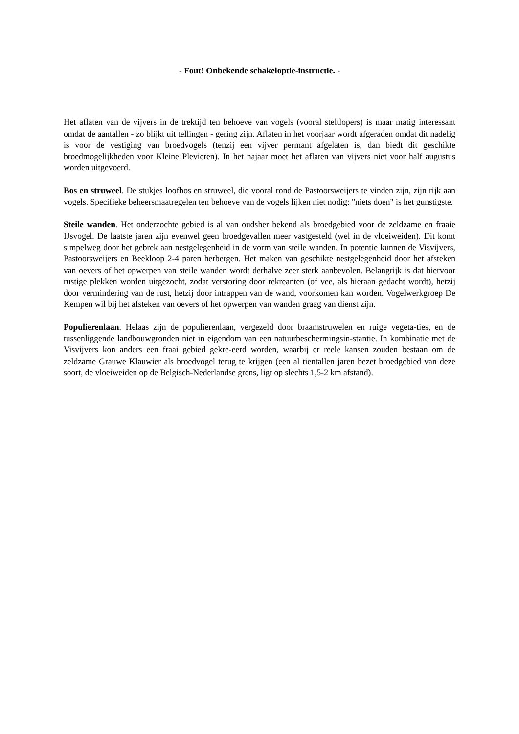- Fout! Onbekende schakeloptie-instructie. -
Het aflaten van de vijvers in de trektijd ten behoeve van vogels (vooral steltlopers) is maar matig interessant omdat de aantallen - zo blijkt uit tellingen - gering zijn. Aflaten in het voorjaar wordt afgeraden omdat dit nadelig is voor de vestiging van broedvogels (tenzij een vijver permant afgelaten is, dan biedt dit geschikte broedmogelijkheden voor Kleine Plevieren). In het najaar moet het aflaten van vijvers niet voor half augustus worden uitgevoerd.
Bos en struweel. De stukjes loofbos en struweel, die vooral rond de Pastoorsweijers te vinden zijn, zijn rijk aan vogels. Specifieke beheersmaatregelen ten behoeve van de vogels lijken niet nodig: "niets doen" is het gunstigste.
Steile wanden. Het onderzochte gebied is al van oudsher bekend als broedgebied voor de zeldzame en fraaie IJsvogel. De laatste jaren zijn evenwel geen broedgevallen meer vastgesteld (wel in de vloeiweiden). Dit komt simpelweg door het gebrek aan nestgelegenheid in de vorm van steile wanden. In potentie kunnen de Visvijvers, Pastoorsweijers en Beekloop 2-4 paren herbergen. Het maken van geschikte nestgelegenheid door het afsteken van oevers of het opwerpen van steile wanden wordt derhalve zeer sterk aanbevolen. Belangrijk is dat hiervoor rustige plekken worden uitgezocht, zodat verstoring door rekreanten (of vee, als hieraan gedacht wordt), hetzij door vermindering van de rust, hetzij door intrappen van de wand, voorkomen kan worden. Vogelwerkgroep De Kempen wil bij het afsteken van oevers of het opwerpen van wanden graag van dienst zijn.
Populierenlaan. Helaas zijn de populierenlaan, vergezeld door braamstruwelen en ruige vegeta-ties, en de tussenliggende landbouwgronden niet in eigendom van een natuurbeschermingsin-stantie. In kombinatie met de Visvijvers kon anders een fraai gebied gekre-eerd worden, waarbij er reele kansen zouden bestaan om de zeldzame Grauwe Klauwier als broedvogel terug te krijgen (een al tientallen jaren bezet broedgebied van deze soort, de vloeiweiden op de Belgisch-Nederlandse grens, ligt op slechts 1,5-2 km afstand).